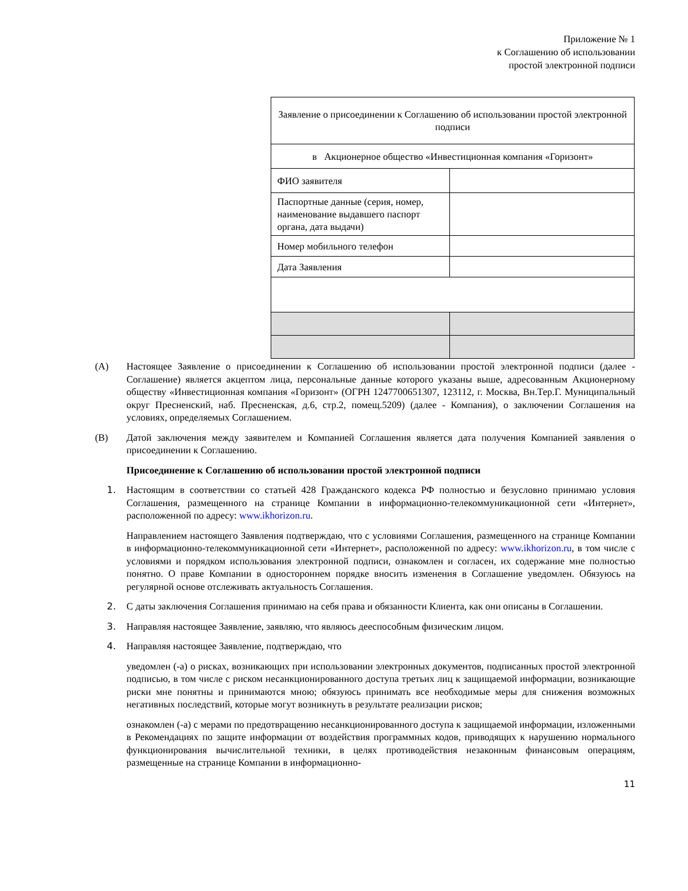Приложение № 1
к Соглашению об использовании
простой электронной подписи
| Заявление о присоединении к Соглашению об использовании простой электронной подписи | |
| в Акционерное общество «Инвестиционная компания «Горизонт» | |
| ФИО заявителя | |
| Паспортные данные (серия, номер, наименование выдавшего паспорт органа, дата выдачи) | |
| Номер мобильного телефон | |
| Дата Заявления | |
(A) Настоящее Заявление о присоединении к Соглашению об использовании простой электронной подписи (далее - Соглашение) является акцептом лица, персональные данные которого указаны выше, адресованным Акционерному обществу «Инвестиционная компания «Горизонт» (ОГРН 1247700651307, 123112, г. Москва, Вн.Тер.Г. Муниципальный округ Пресненский, наб. Пресненская, д.6, стр.2, помещ.5209) (далее - Компания), о заключении Соглашения на условиях, определяемых Соглашением.
(B) Датой заключения между заявителем и Компанией Соглашения является дата получения Компанией заявления о присоединении к Соглашению.
Присоединение к Соглашению об использовании простой электронной подписи
1. Настоящим в соответствии со статьей 428 Гражданского кодекса РФ полностью и безусловно принимаю условия Соглашения, размещенного на странице Компании в информационно-телекоммуникационной сети «Интернет», расположенной по адресу: www.ikhorizon.ru.
Направлением настоящего Заявления подтверждаю, что с условиями Соглашения, размещенного на странице Компании в информационно-телекоммуникационной сети «Интернет», расположенной по адресу: www.ikhorizon.ru, в том числе с условиями и порядком использования электронной подписи, ознакомлен и согласен, их содержание мне полностью понятно. О праве Компании в одностороннем порядке вносить изменения в Соглашение уведомлен. Обязуюсь на регулярной основе отслеживать актуальность Соглашения.
2. С даты заключения Соглашения принимаю на себя права и обязанности Клиента, как они описаны в Соглашении.
3. Направляя настоящее Заявление, заявляю, что являюсь дееспособным физическим лицом.
4. Направляя настоящее Заявление, подтверждаю, что
уведомлен (-а) о рисках, возникающих при использовании электронных документов, подписанных простой электронной подписью, в том числе с риском несанкционированного доступа третьих лиц к защищаемой информации, возникающие риски мне понятны и принимаются мною; обязуюсь принимать все необходимые меры для снижения возможных негативных последствий, которые могут возникнуть в результате реализации рисков;
ознакомлен (-а) с мерами по предотвращению несанкционированного доступа к защищаемой информации, изложенными в Рекомендациях по защите информации от воздействия программных кодов, приводящих к нарушению нормального функционирования вычислительной техники, в целях противодействия незаконным финансовым операциям, размещенные на странице Компании в информационно-
11